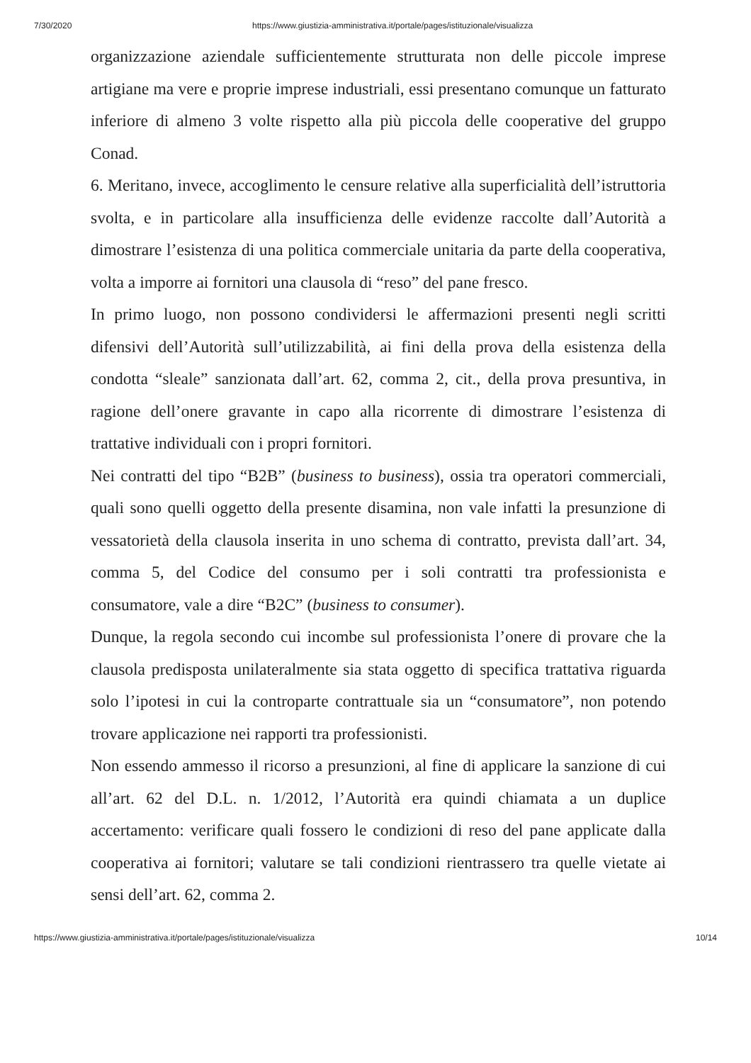7/30/2020 https://www.giustizia-amministrativa.it/portale/pages/istituzionale/visualizza
organizzazione aziendale sufficientemente strutturata non delle piccole imprese artigiane ma vere e proprie imprese industriali, essi presentano comunque un fatturato inferiore di almeno 3 volte rispetto alla più piccola delle cooperative del gruppo Conad.
6. Meritano, invece, accoglimento le censure relative alla superficialità dell’istruttoria svolta, e in particolare alla insufficienza delle evidenze raccolte dall’Autorità a dimostrare l’esistenza di una politica commerciale unitaria da parte della cooperativa, volta a imporre ai fornitori una clausola di “reso” del pane fresco.
In primo luogo, non possono condividersi le affermazioni presenti negli scritti difensivi dell’Autorità sull’utilizzabilità, ai fini della prova della esistenza della condotta “sleale” sanzionata dall’art. 62, comma 2, cit., della prova presuntiva, in ragione dell’onere gravante in capo alla ricorrente di dimostrare l’esistenza di trattative individuali con i propri fornitori.
Nei contratti del tipo “B2B” (business to business), ossia tra operatori commerciali, quali sono quelli oggetto della presente disamina, non vale infatti la presunzione di vessatorietà della clausola inserita in uno schema di contratto, prevista dall’art. 34, comma 5, del Codice del consumo per i soli contratti tra professionista e consumatore, vale a dire “B2C” (business to consumer).
Dunque, la regola secondo cui incombe sul professionista l’onere di provare che la clausola predisposta unilateralmente sia stata oggetto di specifica trattativa riguarda solo l’ipotesi in cui la controparte contrattuale sia un “consumatore”, non potendo trovare applicazione nei rapporti tra professionisti.
Non essendo ammesso il ricorso a presunzioni, al fine di applicare la sanzione di cui all’art. 62 del D.L. n. 1/2012, l’Autorità era quindi chiamata a un duplice accertamento: verificare quali fossero le condizioni di reso del pane applicate dalla cooperativa ai fornitori; valutare se tali condizioni rientrassero tra quelle vietate ai sensi dell’art. 62, comma 2.
https://www.giustizia-amministrativa.it/portale/pages/istituzionale/visualizza 10/14